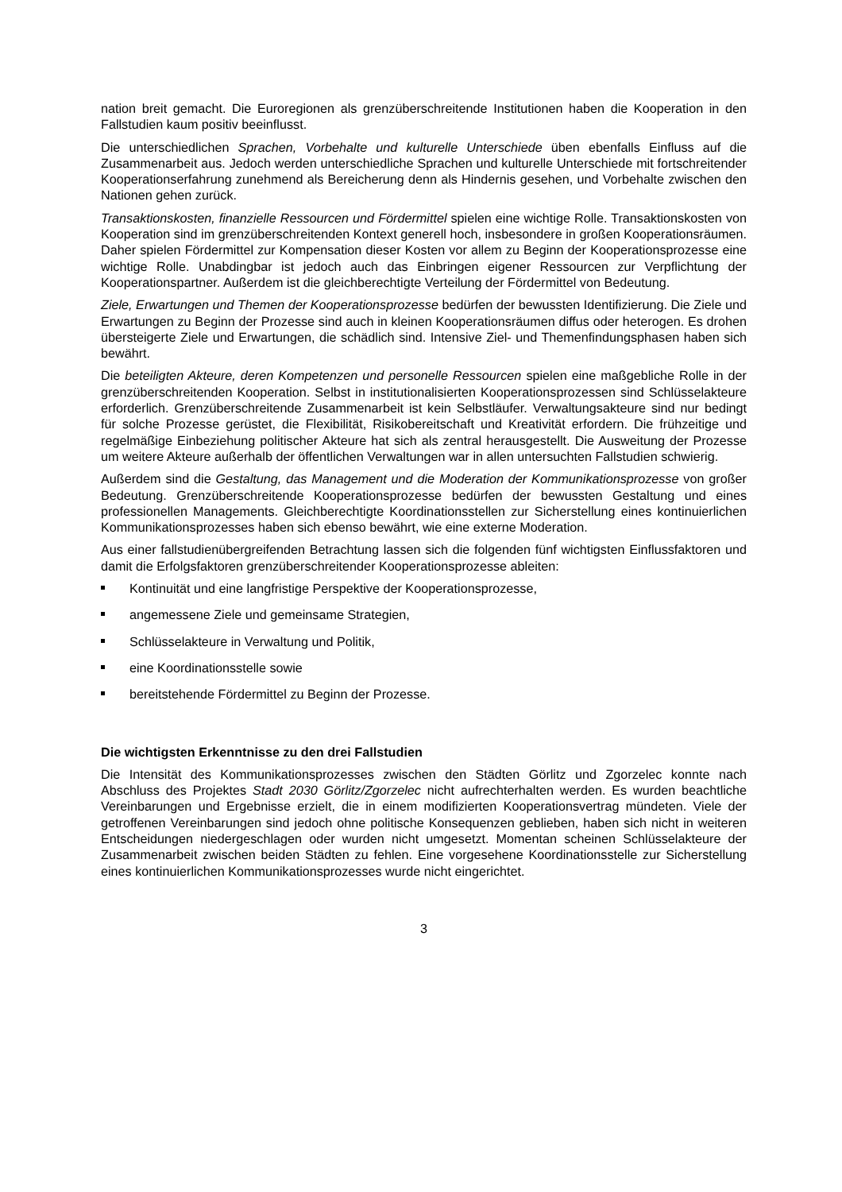nation breit gemacht. Die Euroregionen als grenzüberschreitende Institutionen haben die Kooperation in den Fallstudien kaum positiv beeinflusst.
Die unterschiedlichen Sprachen, Vorbehalte und kulturelle Unterschiede üben ebenfalls Einfluss auf die Zusammenarbeit aus. Jedoch werden unterschiedliche Sprachen und kulturelle Unterschiede mit fortschreitender Kooperationserfahrung zunehmend als Bereicherung denn als Hindernis gesehen, und Vorbehalte zwischen den Nationen gehen zurück.
Transaktionskosten, finanzielle Ressourcen und Fördermittel spielen eine wichtige Rolle. Transaktionskosten von Kooperation sind im grenzüberschreitenden Kontext generell hoch, insbesondere in großen Kooperationsräumen. Daher spielen Fördermittel zur Kompensation dieser Kosten vor allem zu Beginn der Kooperationsprozesse eine wichtige Rolle. Unabdingbar ist jedoch auch das Einbringen eigener Ressourcen zur Verpflichtung der Kooperationspartner. Außerdem ist die gleichberechtigte Verteilung der Fördermittel von Bedeutung.
Ziele, Erwartungen und Themen der Kooperationsprozesse bedürfen der bewussten Identifizierung. Die Ziele und Erwartungen zu Beginn der Prozesse sind auch in kleinen Kooperationsräumen diffus oder heterogen. Es drohen übersteigerte Ziele und Erwartungen, die schädlich sind. Intensive Ziel- und Themenfindungsphasen haben sich bewährt.
Die beteiligten Akteure, deren Kompetenzen und personelle Ressourcen spielen eine maßgebliche Rolle in der grenzüberschreitenden Kooperation. Selbst in institutionalisierten Kooperationsprozessen sind Schlüsselakteure erforderlich. Grenzüberschreitende Zusammenarbeit ist kein Selbstläufer. Verwaltungsakteure sind nur bedingt für solche Prozesse gerüstet, die Flexibilität, Risikobereitschaft und Kreativität erfordern. Die frühzeitige und regelmäßige Einbeziehung politischer Akteure hat sich als zentral herausgestellt. Die Ausweitung der Prozesse um weitere Akteure außerhalb der öffentlichen Verwaltungen war in allen untersuchten Fallstudien schwierig.
Außerdem sind die Gestaltung, das Management und die Moderation der Kommunikationsprozesse von großer Bedeutung. Grenzüberschreitende Kooperationsprozesse bedürfen der bewussten Gestaltung und eines professionellen Managements. Gleichberechtigte Koordinationsstellen zur Sicherstellung eines kontinuierlichen Kommunikationsprozesses haben sich ebenso bewährt, wie eine externe Moderation.
Aus einer fallstudienübergreifenden Betrachtung lassen sich die folgenden fünf wichtigsten Einflussfaktoren und damit die Erfolgsfaktoren grenzüberschreitender Kooperationsprozesse ableiten:
Kontinuität und eine langfristige Perspektive der Kooperationsprozesse,
angemessene Ziele und gemeinsame Strategien,
Schlüsselakteure in Verwaltung und Politik,
eine Koordinationsstelle sowie
bereitstehende Fördermittel zu Beginn der Prozesse.
Die wichtigsten Erkenntnisse zu den drei Fallstudien
Die Intensität des Kommunikationsprozesses zwischen den Städten Görlitz und Zgorzelec konnte nach Abschluss des Projektes Stadt 2030 Görlitz/Zgorzelec nicht aufrechterhalten werden. Es wurden beachtliche Vereinbarungen und Ergebnisse erzielt, die in einem modifizierten Kooperationsvertrag mündeten. Viele der getroffenen Vereinbarungen sind jedoch ohne politische Konsequenzen geblieben, haben sich nicht in weiteren Entscheidungen niedergeschlagen oder wurden nicht umgesetzt. Momentan scheinen Schlüsselakteure der Zusammenarbeit zwischen beiden Städten zu fehlen. Eine vorgesehene Koordinationsstelle zur Sicherstellung eines kontinuierlichen Kommunikationsprozesses wurde nicht eingerichtet.
3